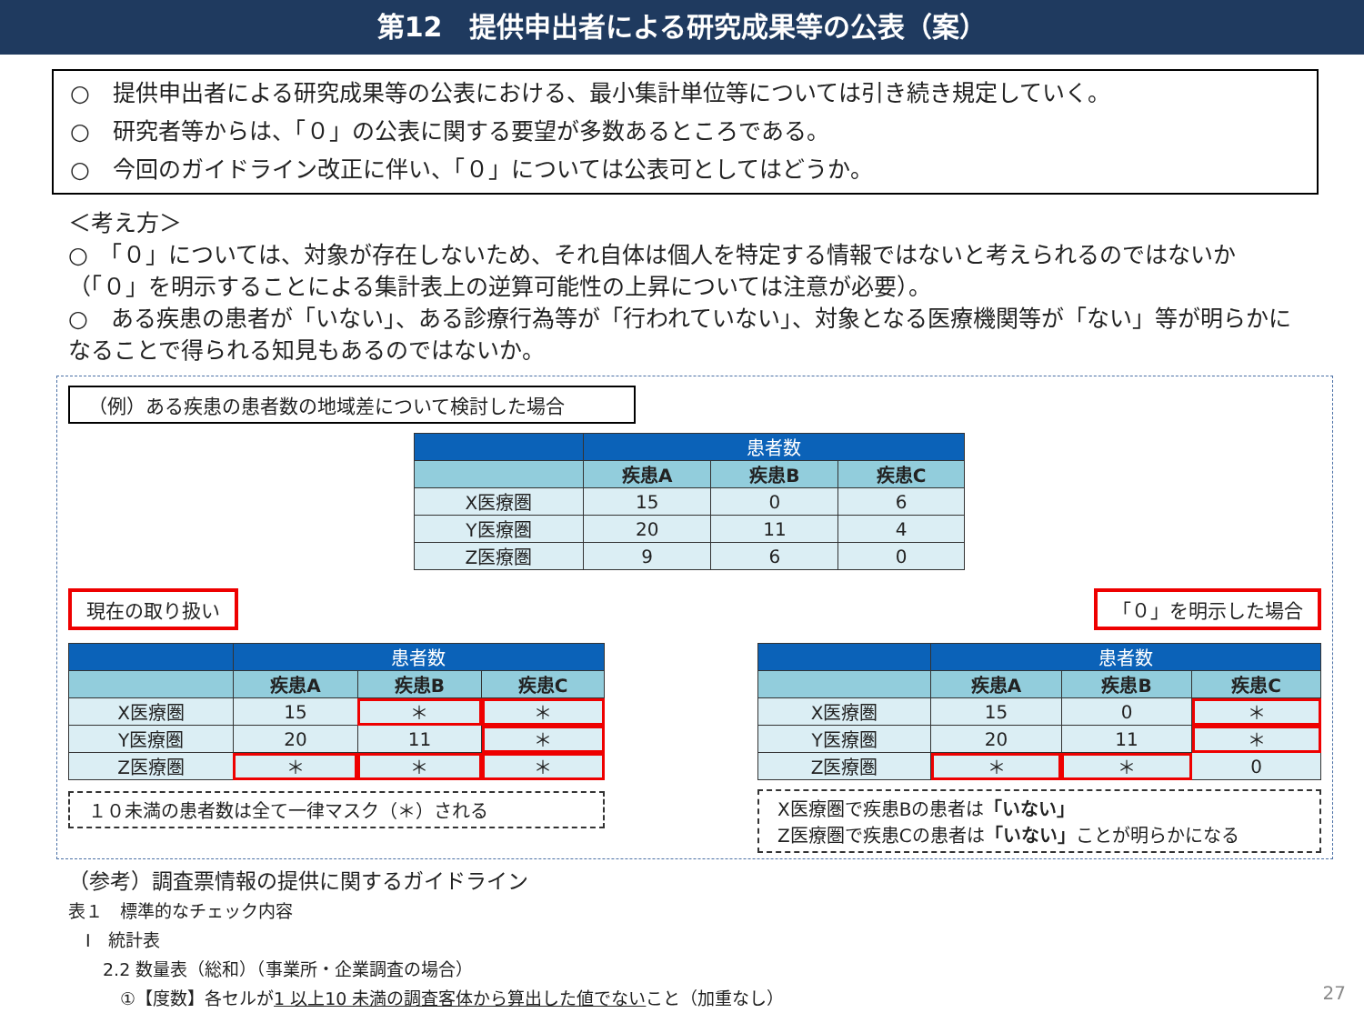第12　提供申出者による研究成果等の公表（案）
○　提供申出者による研究成果等の公表における、最小集計単位等については引き続き規定していく。
○　研究者等からは、「０」の公表に関する要望が多数あるところである。
○　今回のガイドライン改正に伴い、「０」については公表可としてはどうか。
＜考え方＞
○　「０」については、対象が存在しないため、それ自体は個人を特定する情報ではないと考えられるのではないか（「０」を明示することによる集計表上の逆算可能性の上昇については注意が必要）。
○　ある疾患の患者が「いない」、ある診療行為等が「行われていない」、対象となる医療機関等が「ない」等が明らかになることで得られる知見もあるのではないか。
（例）ある疾患の患者数の地域差について検討した場合
| | 患者数 | | |
| --- | --- | --- | --- |
| | 疾患A | 疾患B | 疾患C |
| X医療圏 | 15 | 0 | 6 |
| Y医療圏 | 20 | 11 | 4 |
| Z医療圏 | 9 | 6 | 0 |
現在の取り扱い
| | 患者数 | | |
| --- | --- | --- | --- |
| | 疾患A | 疾患B | 疾患C |
| X医療圏 | 15 | ＊ | ＊ |
| Y医療圏 | 20 | 11 | ＊ |
| Z医療圏 | ＊ | ＊ | ＊ |
１０未満の患者数は全て一律マスク（＊）される
「０」を明示した場合
| | 患者数 | | |
| --- | --- | --- | --- |
| | 疾患A | 疾患B | 疾患C |
| X医療圏 | 15 | 0 | ＊ |
| Y医療圏 | 20 | 11 | ＊ |
| Z医療圏 | ＊ | ＊ | 0 |
X医療圏で疾患Bの患者は「いない」
Z医療圏で疾患Cの患者は「いない」ことが明らかになる
（参考）調査票情報の提供に関するガイドライン
表１　標準的なチェック内容
　Ⅰ　統計表
　　2.2 数量表（総和）（事業所・企業調査の場合）
　　　①【度数】各セルが1 以上10 未満の調査客体から算出した値でないこと（加重なし）
27